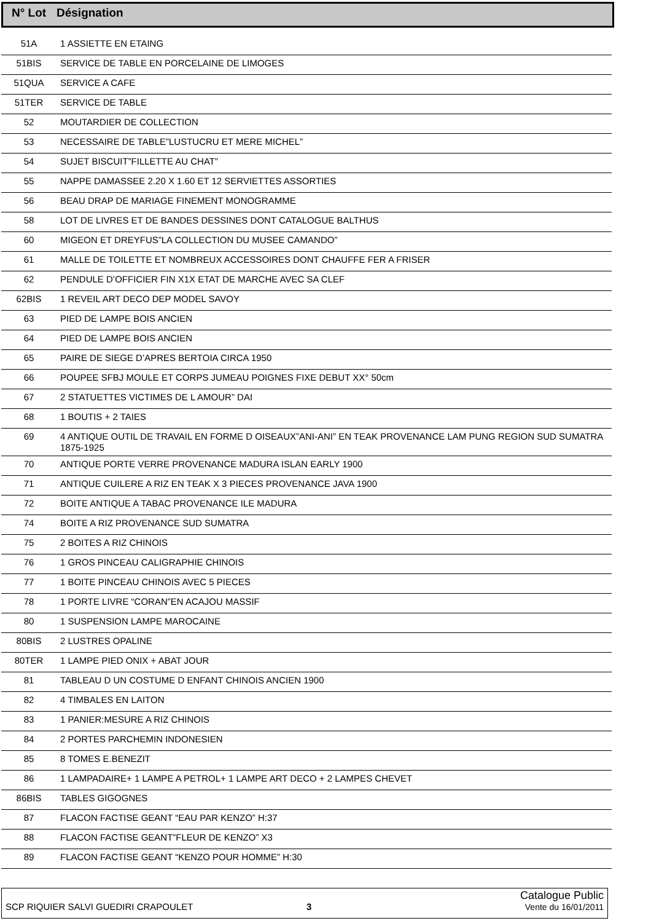| N° Lot | Désignation |
| --- | --- |
| 51A | 1 ASSIETTE EN ETAING |
| 51BIS | SERVICE DE TABLE EN PORCELAINE DE LIMOGES |
| 51QUA | SERVICE A CAFE |
| 51TER | SERVICE DE TABLE |
| 52 | MOUTARDIER DE COLLECTION |
| 53 | NECESSAIRE DE TABLE”LUSTUCRU ET MERE MICHEL” |
| 54 | SUJET BISCUIT”FILLETTE AU CHAT” |
| 55 | NAPPE DAMASSEE 2.20 X 1.60 ET 12 SERVIETTES ASSORTIES |
| 56 | BEAU DRAP DE MARIAGE FINEMENT MONOGRAMME |
| 58 | LOT DE LIVRES ET DE BANDES DESSINES DONT CATALOGUE BALTHUS |
| 60 | MIGEON ET DREYFUS”LA COLLECTION DU MUSEE CAMANDO” |
| 61 | MALLE DE TOILETTE ET NOMBREUX ACCESSOIRES DONT CHAUFFE FER A FRISER |
| 62 | PENDULE D’OFFICIER FIN X1X ETAT DE MARCHE AVEC SA CLEF |
| 62BIS | 1 REVEIL ART DECO DEP MODEL SAVOY |
| 63 | PIED DE LAMPE BOIS ANCIEN |
| 64 | PIED DE LAMPE BOIS ANCIEN |
| 65 | PAIRE DE SIEGE D’APRES BERTOIA CIRCA 1950 |
| 66 | POUPEE SFBJ MOULE ET CORPS JUMEAU POIGNES FIXE DEBUT XX° 50cm |
| 67 | 2 STATUETTES VICTIMES DE L AMOUR” DAI |
| 68 | 1 BOUTIS + 2 TAIES |
| 69 | 4 ANTIQUE OUTIL DE TRAVAIL EN FORME D OISEAUX”ANI-ANI” EN TEAK PROVENANCE LAM PUNG REGION SUD SUMATRA 1875-1925 |
| 70 | ANTIQUE PORTE VERRE PROVENANCE MADURA ISLAN EARLY 1900 |
| 71 | ANTIQUE CUILERE A RIZ EN TEAK X 3 PIECES PROVENANCE JAVA 1900 |
| 72 | BOITE ANTIQUE A TABAC PROVENANCE ILE MADURA |
| 74 | BOITE A RIZ PROVENANCE SUD SUMATRA |
| 75 | 2 BOITES A RIZ CHINOIS |
| 76 | 1 GROS PINCEAU CALIGRAPHIE CHINOIS |
| 77 | 1 BOITE PINCEAU CHINOIS AVEC 5 PIECES |
| 78 | 1 PORTE LIVRE “CORAN”EN ACAJOU MASSIF |
| 80 | 1 SUSPENSION LAMPE MAROCAINE |
| 80BIS | 2 LUSTRES OPALINE |
| 80TER | 1 LAMPE PIED ONIX + ABAT JOUR |
| 81 | TABLEAU D UN COSTUME D ENFANT CHINOIS ANCIEN 1900 |
| 82 | 4 TIMBALES EN LAITON |
| 83 | 1 PANIER:MESURE A RIZ CHINOIS |
| 84 | 2 PORTES PARCHEMIN INDONESIEN |
| 85 | 8 TOMES E.BENEZIT |
| 86 | 1 LAMPADAIRE+ 1 LAMPE A PETROL+ 1 LAMPE ART DECO + 2 LAMPES CHEVET |
| 86BIS | TABLES GIGOGNES |
| 87 | FLACON FACTISE GEANT “EAU PAR KENZO” H:37 |
| 88 | FLACON FACTISE GEANT”FLEUR DE KENZO” X3 |
| 89 | FLACON FACTISE GEANT “KENZO POUR HOMME” H:30 |
SCP RIQUIER SALVI GUEDIRI CRAPOULET
3
Catalogue Public
Vente du 16/01/2011